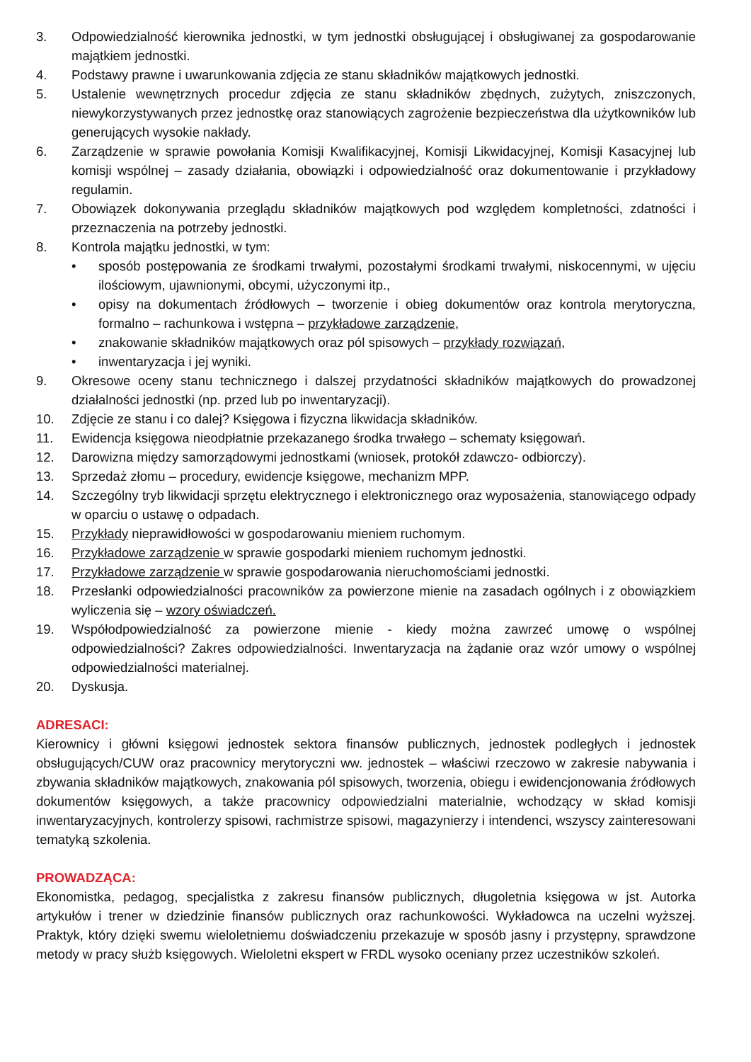3. Odpowiedzialność kierownika jednostki, w tym jednostki obsługującej i obsługiwanej za gospodarowanie majątkiem jednostki.
4. Podstawy prawne i uwarunkowania zdjęcia ze stanu składników majątkowych jednostki.
5. Ustalenie wewnętrznych procedur zdjęcia ze stanu składników zbędnych, zużytych, zniszczonych, niewykorzystywanych przez jednostkę oraz stanowiących zagrożenie bezpieczeństwa dla użytkowników lub generujących wysokie nakłady.
6. Zarządzenie w sprawie powołania Komisji Kwalifikacyjnej, Komisji Likwidacyjnej, Komisji Kasacyjnej lub komisji wspólnej – zasady działania, obowiązki i odpowiedzialność oraz dokumentowanie i przykładowy regulamin.
7. Obowiązek dokonywania przeglądu składników majątkowych pod względem kompletności, zdatności i przeznaczenia na potrzeby jednostki.
8. Kontrola majątku jednostki, w tym:
• sposób postępowania ze środkami trwałymi, pozostałymi środkami trwałymi, niskocennymi, w ujęciu ilościowym, ujawnionymi, obcymi, użyczonymi itp.,
• opisy na dokumentach źródłowych – tworzenie i obieg dokumentów oraz kontrola merytoryczna, formalno – rachunkowa i wstępna – przykładowe zarządzenie,
• znakowanie składników majątkowych oraz pól spisowych – przykłady rozwiązań,
• inwentaryzacja i jej wyniki.
9. Okresowe oceny stanu technicznego i dalszej przydatności składników majątkowych do prowadzonej działalności jednostki (np. przed lub po inwentaryzacji).
10. Zdjęcie ze stanu i co dalej? Księgowa i fizyczna likwidacja składników.
11. Ewidencja księgowa nieodpłatnie przekazanego środka trwałego – schematy księgowań.
12. Darowizna między samorządowymi jednostkami (wniosek, protokół zdawczo- odbiorczy).
13. Sprzedaż złomu – procedury, ewidencje księgowe, mechanizm MPP.
14. Szczególny tryb likwidacji sprzętu elektrycznego i elektronicznego oraz wyposażenia, stanowiącego odpady w oparciu o ustawę o odpadach.
15. Przykłady nieprawidłowości w gospodarowaniu mieniem ruchomym.
16. Przykładowe zarządzenie w sprawie gospodarki mieniem ruchomym jednostki.
17. Przykładowe zarządzenie w sprawie gospodarowania nieruchomościami jednostki.
18. Przesłanki odpowiedzialności pracowników za powierzone mienie na zasadach ogólnych i z obowiązkiem wyliczenia się – wzory oświadczeń.
19. Współodpowiedzialność za powierzone mienie - kiedy można zawrzeć umowę o wspólnej odpowiedzialności? Zakres odpowiedzialności. Inwentaryzacja na żądanie oraz wzór umowy o wspólnej odpowiedzialności materialnej.
20. Dyskusja.
ADRESACI:
Kierownicy i główni księgowi jednostek sektora finansów publicznych, jednostek podległych i jednostek obsługujących/CUW oraz pracownicy merytoryczni ww. jednostek – właściwi rzeczowo w zakresie nabywania i zbywania składników majątkowych, znakowania pól spisowych, tworzenia, obiegu i ewidencjonowania źródłowych dokumentów księgowych, a także pracownicy odpowiedzialni materialnie, wchodzący w skład komisji inwentaryzacyjnych, kontrolerzy spisowi, rachmistrze spisowi, magazynierzy i intendenci, wszyscy zainteresowani tematyką szkolenia.
PROWADZĄCA:
Ekonomistka, pedagog, specjalistka z zakresu finansów publicznych, długoletnia księgowa w jst. Autorka artykułów i trener w dziedzinie finansów publicznych oraz rachunkowości. Wykładowca na uczelni wyższej. Praktyk, który dzięki swemu wieloletniemu doświadczeniu przekazuje w sposób jasny i przystępny, sprawdzone metody w pracy służb księgowych. Wieloletni ekspert w FRDL wysoko oceniany przez uczestników szkoleń.